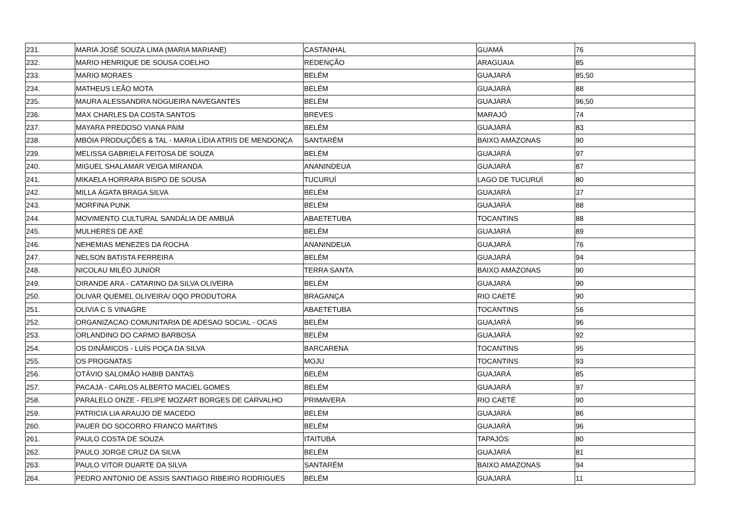| 231. | MARIA JOSÉ SOUZA LIMA (MARIA MARIANE) | CASTANHAL | GUAMÁ | 76 |
| 232. | MARIO HENRIQUE DE SOUSA COELHO | REDENÇÃO | ARAGUAIA | 85 |
| 233. | MARIO MORAES | BELÉM | GUAJARÁ | 85,50 |
| 234. | MATHEUS LEÃO MOTA | BELÉM | GUAJARÁ | 88 |
| 235. | MAURA ALESSANDRA NOGUEIRA NAVEGANTES | BELÉM | GUAJARÁ | 96,50 |
| 236. | MAX CHARLES DA COSTA SANTOS | BREVES | MARAJÓ | 74 |
| 237. | MAYARA PREDOSO VIANA PAIM | BELÉM | GUAJARÁ | 83 |
| 238. | MBÓIA PRODUÇÕES & TAL - MARIA LÍDIA ATRIS DE MENDONÇA | SANTARÉM | BAIXO AMAZONAS | 90 |
| 239. | MELISSA GABRIELA FEITOSA DE SOUZA | BELÉM | GUAJARÁ | 97 |
| 240. | MIGUEL SHALAMAR VEIGA MIRANDA | ANANINDEUA | GUAJARÁ | 87 |
| 241. | MIKAELA HORRARA BISPO DE SOUSA | TUCURUÍ | LAGO DE TUCURUÍ | 80 |
| 242. | MILLA ÁGATA BRAGA SILVA | BELÉM | GUAJARÁ | 37 |
| 243. | MORFINA PUNK | BELÉM | GUAJARÁ | 88 |
| 244. | MOVIMENTO CULTURAL SANDÁLIA DE AMBUÁ | ABAETETUBA | TOCANTINS | 88 |
| 245. | MULHERES DE AXÉ | BELÉM | GUAJARÁ | 89 |
| 246. | NEHEMIAS MENEZES DA ROCHA | ANANINDEUA | GUAJARÁ | 76 |
| 247. | NELSON BATISTA FERREIRA | BELÉM | GUAJARÁ | 94 |
| 248. | NICOLAU MILÉO JUNIOR | TERRA SANTA | BAIXO AMAZONAS | 90 |
| 249. | OIRANDE ARA - CATARINO DA SILVA OLIVEIRA | BELÉM | GUAJARÁ | 90 |
| 250. | OLIVAR QUEMEL OLIVEIRA/ OQO PRODUTORA | BRAGANÇA | RIO CAETÉ | 90 |
| 251. | OLIVIA C S VINAGRE | ABAETETUBA | TOCANTINS | 56 |
| 252. | ORGANIZACAO COMUNITARIA DE ADESAO SOCIAL - OCAS | BELÉM | GUAJARÁ | 96 |
| 253. | ORLANDINO DO CARMO BARBOSA | BELÉM | GUAJARÁ | 92 |
| 254. | OS DINÂMICOS - LUÍS POÇA DA SILVA | BARCARENA | TOCANTINS | 95 |
| 255. | OS PROGNATAS | MOJU | TOCANTINS | 93 |
| 256. | OTÁVIO SALOMÃO HABIB DANTAS | BELÉM | GUAJARÁ | 85 |
| 257. | PACAJA - CARLOS ALBERTO MACIEL GOMES | BELÉM | GUAJARÁ | 97 |
| 258. | PARALELO ONZE - FELIPE MOZART BORGES DE CARVALHO | PRIMAVERA | RIO CAETÉ | 90 |
| 259. | PATRICIA LIA ARAUJO DE MACEDO | BELÉM | GUAJARÁ | 86 |
| 260. | PAUER DO SOCORRO FRANCO MARTINS | BELÉM | GUAJARÁ | 96 |
| 261. | PAULO COSTA DE SOUZA | ITAITUBA | TAPAJÓS | 80 |
| 262. | PAULO JORGE CRUZ DA SILVA | BELÉM | GUAJARÁ | 81 |
| 263. | PAULO VITOR DUARTE DA SILVA | SANTARÉM | BAIXO AMAZONAS | 94 |
| 264. | PEDRO ANTONIO DE ASSIS SANTIAGO RIBEIRO RODRIGUES | BELÉM | GUAJARÁ | 11 |